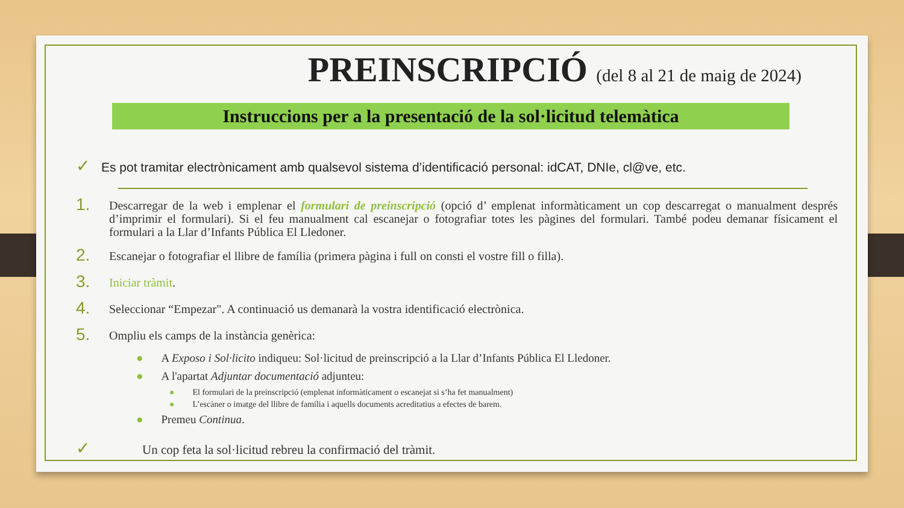PREINSCRIPCIÓ (del 8 al 21 de maig de 2024)
Instruccions per a la presentació de la sol·licitud telemàtica
✓ Es pot tramitar electrònicament amb qualsevol sistema d’identificació personal: idCAT, DNIe, cl@ve, etc.
1. Descarregar de la web i emplenar el formulari de preinscripció (opció d’ emplenat informàticament un cop descarregat o manualment després d’imprimir el formulari). Si el feu manualment cal escanejar o fotografiar totes les pàgines del formulari. També podeu demanar físicament el formulari a la Llar d’Infants Pública El Lledoner.
2. Escanejar o fotografiar el llibre de família (primera pàgina i full on consti el vostre fill o filla).
3. Iniciar tràmit.
4. Seleccionar “Empezar". A continuació us demanarà la vostra identificació electrònica.
5. Ompliu els camps de la instància genèrica:
● A Exposo i Sol·licito indiqueu: Sol·licitud de preinscripció a la Llar d’Infants Pública El Lledoner.
● A l'apartat Adjuntar documentació adjunteu:
● El formulari de la preinscripció (emplenat informàticament o escanejat si s’ha fet manualment)
● L’escàner o imatge del llibre de família i aquells documents acreditatius a efectes de barem.
● Premeu Continua.
✓ Un cop feta la sol·licitud rebreu la confirmació del tràmit.